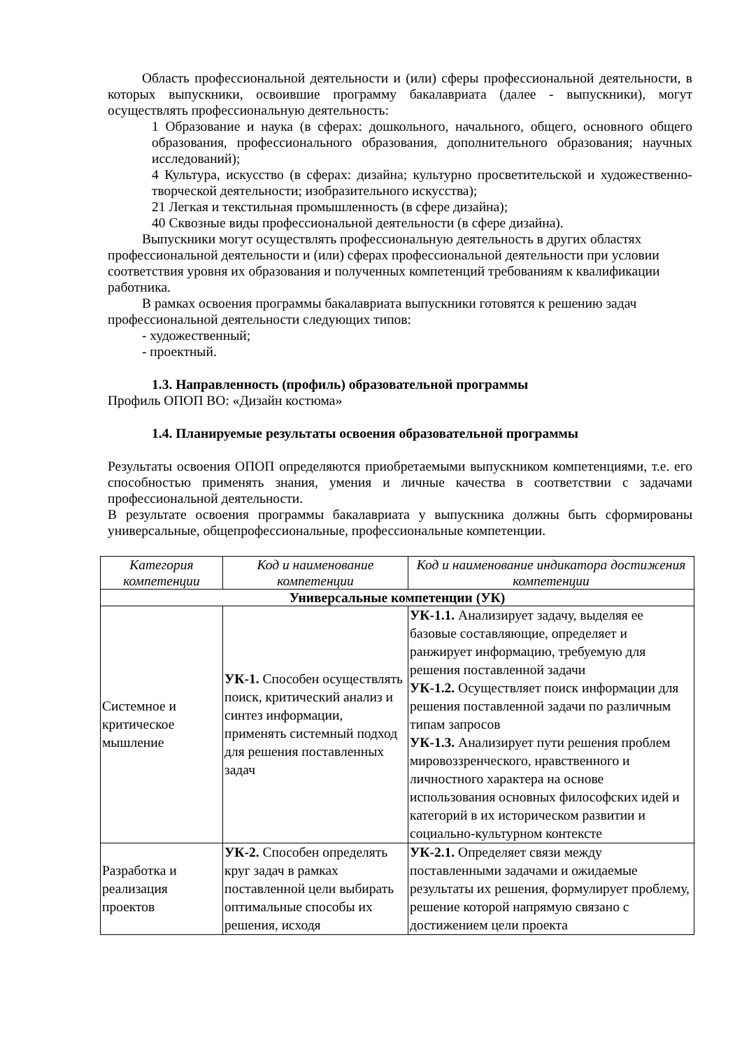Область профессиональной деятельности и (или) сферы профессиональной деятельности, в которых выпускники, освоившие программу бакалавриата (далее - выпускники), могут осуществлять профессиональную деятельность:
1 Образование и наука (в сферах: дошкольного, начального, общего, основного общего образования, профессионального образования, дополнительного образования; научных исследований);
4 Культура, искусство (в сферах: дизайна; культурно просветительской и художественно-творческой деятельности; изобразительного искусства);
21 Легкая и текстильная промышленность (в сфере дизайна);
40 Сквозные виды профессиональной деятельности (в сфере дизайна).
Выпускники могут осуществлять профессиональную деятельность в других областях профессиональной деятельности и (или) сферах профессиональной деятельности при условии соответствия уровня их образования и полученных компетенций требованиям к квалификации работника.
В рамках освоения программы бакалавриата выпускники готовятся к решению задач профессиональной деятельности следующих типов:
- художественный;
- проектный.
1.3. Направленность (профиль) образовательной программы
Профиль ОПОП ВО: «Дизайн костюма»
1.4. Планируемые результаты освоения образовательной программы
Результаты освоения ОПОП определяются приобретаемыми выпускником компетенциями, т.е. его способностью применять знания, умения и личные качества в соответствии с задачами профессиональной деятельности.
В результате освоения программы бакалавриата у выпускника должны быть сформированы универсальные, общепрофессиональные, профессиональные компетенции.
| Категория компетенции | Код и наименование компетенции | Код и наименование индикатора достижения компетенции |
| --- | --- | --- |
| Универсальные компетенции (УК) | | |
| Системное и критическое мышление | УК-1. Способен осуществлять поиск, критический анализ и синтез информации, применять системный подход для решения поставленных задач | УК-1.1. Анализирует задачу, выделяя ее базовые составляющие, определяет и ранжирует информацию, требуемую для решения поставленной задачи УК-1.2. Осуществляет поиск информации для решения поставленной задачи по различным типам запросов УК-1.3. Анализирует пути решения проблем мировоззренческого, нравственного и личностного характера на основе использования основных философских идей и категорий в их историческом развитии и социально-культурном контексте |
| Разработка и реализация проектов | УК-2. Способен определять круг задач в рамках поставленной цели выбирать оптимальные способы их решения, исходя | УК-2.1. Определяет связи между поставленными задачами и ожидаемые результаты их решения, формулирует проблему, решение которой напрямую связано с достижением цели проекта |